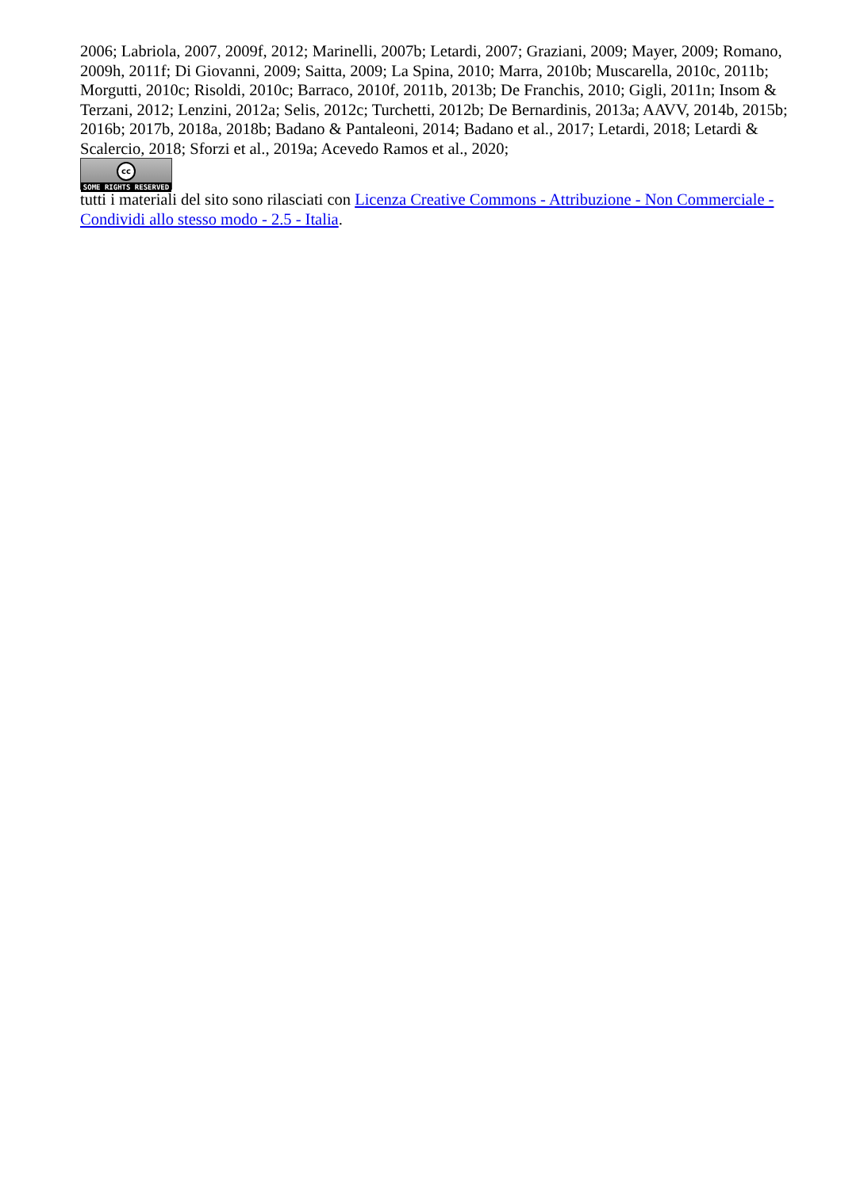2006; Labriola, 2007, 2009f, 2012; Marinelli, 2007b; Letardi, 2007; Graziani, 2009; Mayer, 2009; Romano, 2009h, 2011f; Di Giovanni, 2009; Saitta, 2009; La Spina, 2010; Marra, 2010b; Muscarella, 2010c, 2011b; Morgutti, 2010c; Risoldi, 2010c; Barraco, 2010f, 2011b, 2013b; De Franchis, 2010; Gigli, 2011n; Insom & Terzani, 2012; Lenzini, 2012a; Selis, 2012c; Turchetti, 2012b; De Bernardinis, 2013a; AAVV, 2014b, 2015b; 2016b; 2017b, 2018a, 2018b; Badano & Pantaleoni, 2014; Badano et al., 2017; Letardi, 2018; Letardi & Scalercio, 2018; Sforzi et al., 2019a; Acevedo Ramos et al., 2020;
cc
SOME RIGHTS RESERVED
tutti i materiali del sito sono rilasciati con Licenza Creative Commons - Attribuzione - Non Commerciale - Condividi allo stesso modo - 2.5 - Italia.